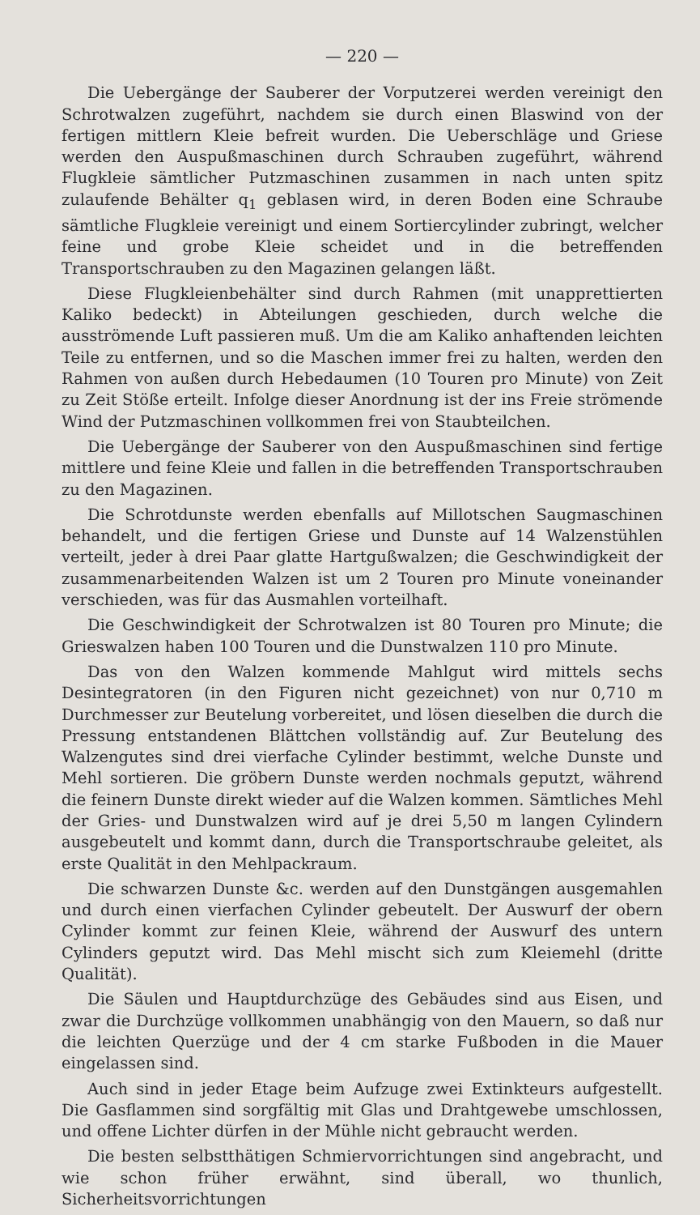— 220 —
Die Uebergänge der Sauberer der Vorputzerei werden vereinigt den Schrotwalzen zugeführt, nachdem sie durch einen Blaswind von der fertigen mittlern Kleie befreit wurden. Die Ueberschläge und Griese werden den Auspußmaschinen durch Schrauben zugeführt, während Flugkleie sämtlicher Putzmaschinen zusammen in nach unten spitz zulaufende Behälter q<sub>1</sub> geblasen wird, in deren Boden eine Schraube sämtliche Flugkleie vereinigt und einem Sortiercylinder zubringt, welcher feine und grobe Kleie scheidet und in die betreffenden Transportschrauben zu den Magazinen gelangen läßt.
Diese Flugkleienbehälter sind durch Rahmen (mit unapprettierten Kaliko bedeckt) in Abteilungen geschieden, durch welche die ausströmende Luft passieren muß. Um die am Kaliko anhaftenden leichten Teile zu entfernen, und so die Maschen immer frei zu halten, werden den Rahmen von außen durch Hebedaumen (10 Touren pro Minute) von Zeit zu Zeit Stöße erteilt. Infolge dieser Anordnung ist der ins Freie strömende Wind der Putzmaschinen vollkommen frei von Staubteilchen.
Die Uebergänge der Sauberer von den Auspußmaschinen sind fertige mittlere und feine Kleie und fallen in die betreffenden Transportschrauben zu den Magazinen.
Die Schrotdunste werden ebenfalls auf Millotschen Saugmaschinen behandelt, und die fertigen Griese und Dunste auf 14 Walzenstühlen verteilt, jeder à drei Paar glatte Hartgußwalzen; die Geschwindigkeit der zusammenarbeitenden Walzen ist um 2 Touren pro Minute voneinander verschieden, was für das Ausmahlen vorteilhaft.
Die Geschwindigkeit der Schrotwalzen ist 80 Touren pro Minute; die Grieswalzen haben 100 Touren und die Dunstwalzen 110 pro Minute.
Das von den Walzen kommende Mahlgut wird mittels sechs Desintegratoren (in den Figuren nicht gezeichnet) von nur 0,710 m Durchmesser zur Beutelung vorbereitet, und lösen dieselben die durch die Pressung entstandenen Blättchen vollständig auf. Zur Beutelung des Walzengutes sind drei vierfache Cylinder bestimmt, welche Dunste und Mehl sortieren. Die gröbern Dunste werden nochmals geputzt, während die feinern Dunste direkt wieder auf die Walzen kommen. Sämtliches Mehl der Gries- und Dunstwalzen wird auf je drei 5,50 m langen Cylindern ausgebeutelt und kommt dann, durch die Transportschraube geleitet, als erste Qualität in den Mehlpackraum.
Die schwarzen Dunste &c. werden auf den Dunstgängen ausgemahlen und durch einen vierfachen Cylinder gebeutelt. Der Auswurf der obern Cylinder kommt zur feinen Kleie, während der Auswurf des untern Cylinders geputzt wird. Das Mehl mischt sich zum Kleiemehl (dritte Qualität).
Die Säulen und Hauptdurchzüge des Gebäudes sind aus Eisen, und zwar die Durchzüge vollkommen unabhängig von den Mauern, so daß nur die leichten Querzüge und der 4 cm starke Fußboden in die Mauer eingelassen sind.
Auch sind in jeder Etage beim Aufzuge zwei Extinkteurs aufgestellt. Die Gasflammen sind sorgfältig mit Glas und Drahtgewebe umschlossen, und offene Lichter dürfen in der Mühle nicht gebraucht werden.
Die besten selbstthätigen Schmiervorrichtungen sind angebracht, und wie schon früher erwähnt, sind überall, wo thunlich, Sicherheitsvorrichtungen